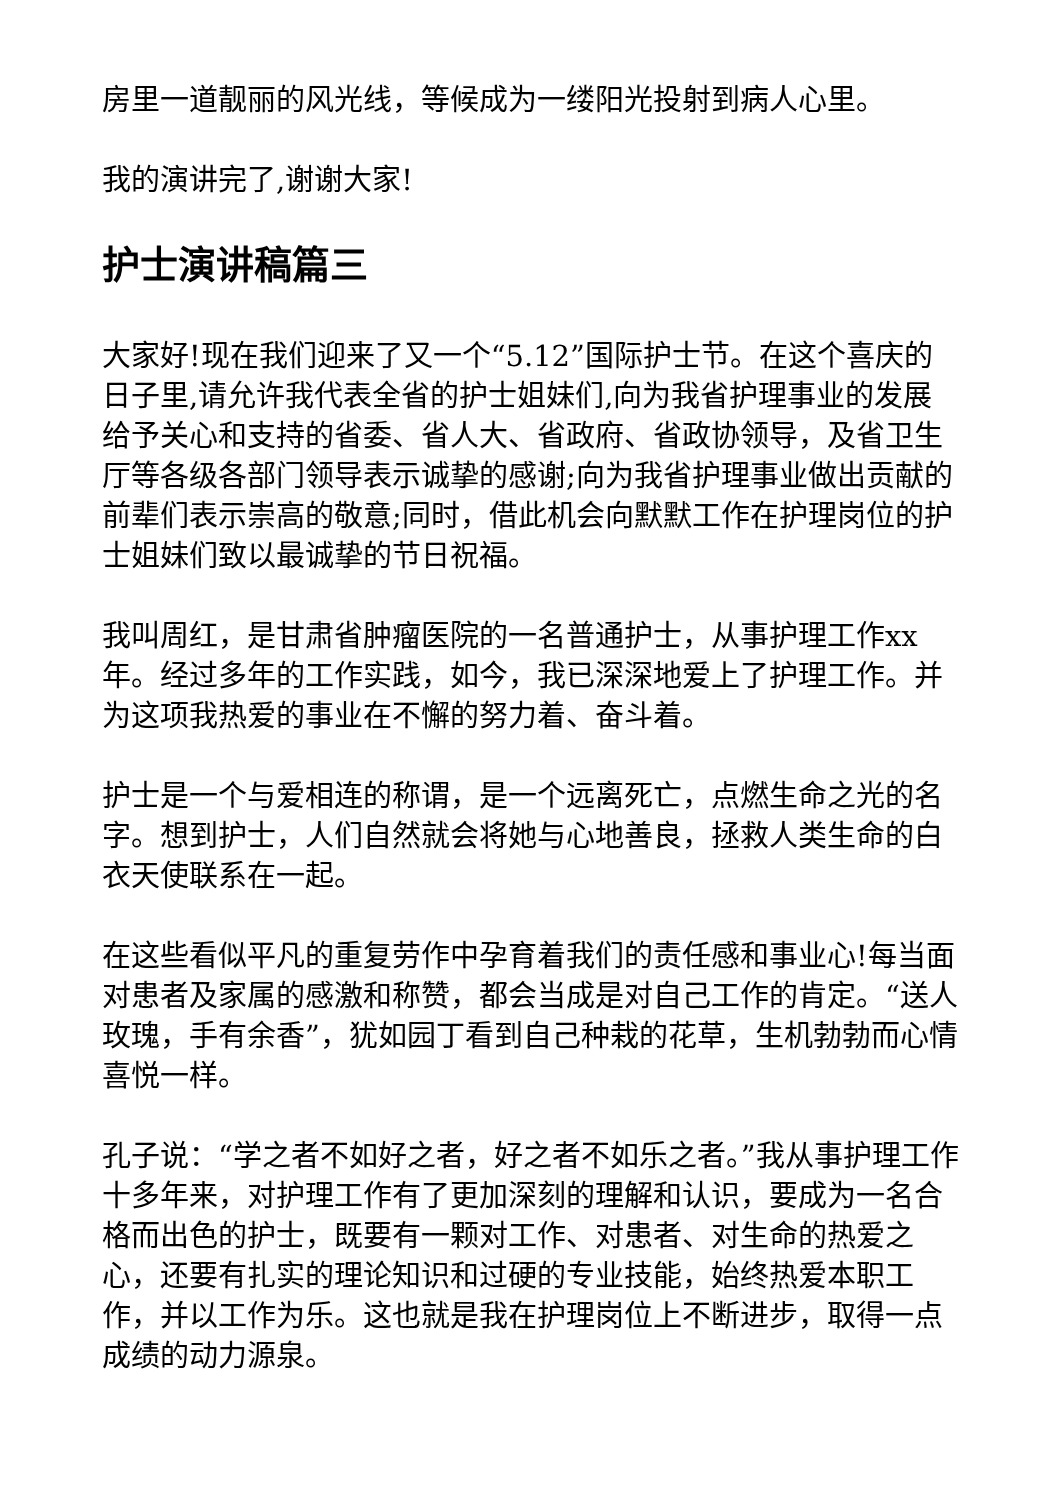房里一道靓丽的风光线，等候成为一缕阳光投射到病人心里。
我的演讲完了,谢谢大家!
护士演讲稿篇三
大家好!现在我们迎来了又一个“5.12”国际护士节。在这个喜庆的日子里,请允许我代表全省的护士姐妹们,向为我省护理事业的发展给予关心和支持的省委、省人大、省政府、省政协领导，及省卫生厅等各级各部门领导表示诚挚的感谢;向为我省护理事业做出贡献的前辈们表示崇高的敬意;同时，借此机会向默默工作在护理岗位的护士姐妹们致以最诚挚的节日祝福。
我叫周红，是甘肃省肿瘤医院的一名普通护士，从事护理工作xx年。经过多年的工作实践，如今，我已深深地爱上了护理工作。并为这项我热爱的事业在不懈的努力着、奋斗着。
护士是一个与爱相连的称谓，是一个远离死亡，点燃生命之光的名字。想到护士，人们自然就会将她与心地善良，拯救人类生命的白衣天使联系在一起。
在这些看似平凡的重复劳作中孕育着我们的责任感和事业心!每当面对患者及家属的感激和称赞，都会当成是对自己工作的肯定。“送人玫瑰，手有余香”，犹如园丁看到自己种栽的花草，生机勃勃而心情喜悦一样。
孔子说：“学之者不如好之者，好之者不如乐之者。”我从事护理工作十多年来，对护理工作有了更加深刻的理解和认识，要成为一名合格而出色的护士，既要有一颗对工作、对患者、对生命的热爱之心，还要有扎实的理论知识和过硬的专业技能，始终热爱本职工作，并以工作为乐。这也就是我在护理岗位上不断进步，取得一点成绩的动力源泉。